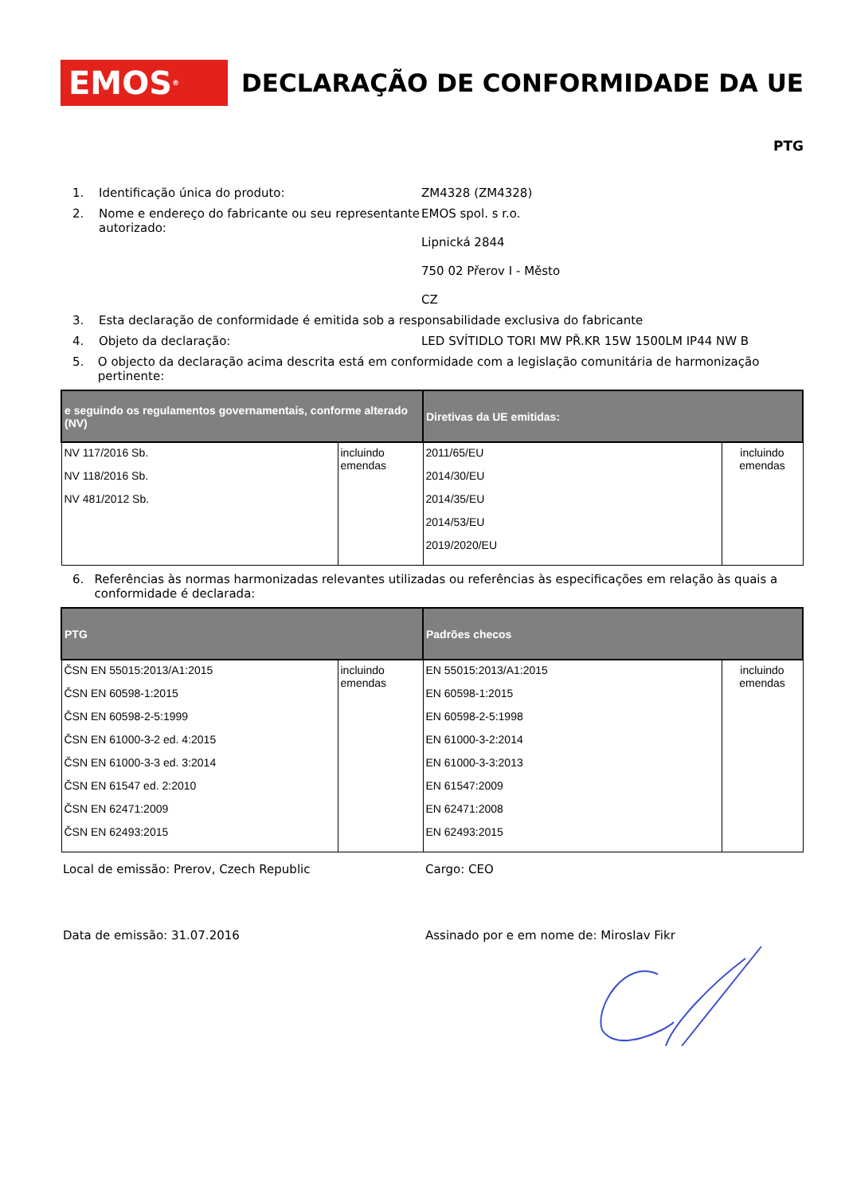EMOS<sup>®</sup>
DECLARAÇÃO DE CONFORMIDADE DA UE
PTG
1. Identificação única do produto: ZM4328 (ZM4328)
2. Nome e endereço do fabricante ou seu representante autorizado:
EMOS spol. s r.o.
Lipnická 2844
750 02 Přerov I - Město
CZ
3. Esta declaração de conformidade é emitida sob a responsabilidade exclusiva do fabricante
4. Objeto da declaração: LED SVÍTIDLO TORI MW PŘ.KR 15W 1500LM IP44 NW B
5. O objecto da declaração acima descrita está em conformidade com a legislação comunitária de harmonização pertinente:
| e seguindo os regulamentos governamentais, conforme alterado (NV) | | Diretivas da UE emitidas: | |
| --- | --- | --- | --- |
| NV 117/2016 Sb. NV 118/2016 Sb. NV 481/2012 Sb. | incluindo emendas | 2011/65/EU 2014/30/EU 2014/35/EU 2014/53/EU 2019/2020/EU | incluindo emendas |
6. Referências às normas harmonizadas relevantes utilizadas ou referências às especificações em relação às quais a conformidade é declarada:
| PTG | | Padrões checos | |
| --- | --- | --- | --- |
| ČSN EN 55015:2013/A1:2015 ČSN EN 60598-1:2015 ČSN EN 60598-2-5:1999 ČSN EN 61000-3-2 ed. 4:2015 ČSN EN 61000-3-3 ed. 3:2014 ČSN EN 61547 ed. 2:2010 ČSN EN 62471:2009 ČSN EN 62493:2015 | incluindo emendas | EN 55015:2013/A1:2015 EN 60598-1:2015 EN 60598-2-5:1998 EN 61000-3-2:2014 EN 61000-3-3:2013 EN 61547:2009 EN 62471:2008 EN 62493:2015 | incluindo emendas |
Local de emissão: Prerov, Czech Republic Cargo: CEO
Data de emissão: 31.07.2016 Assinado por e em nome de: Miroslav Fikr